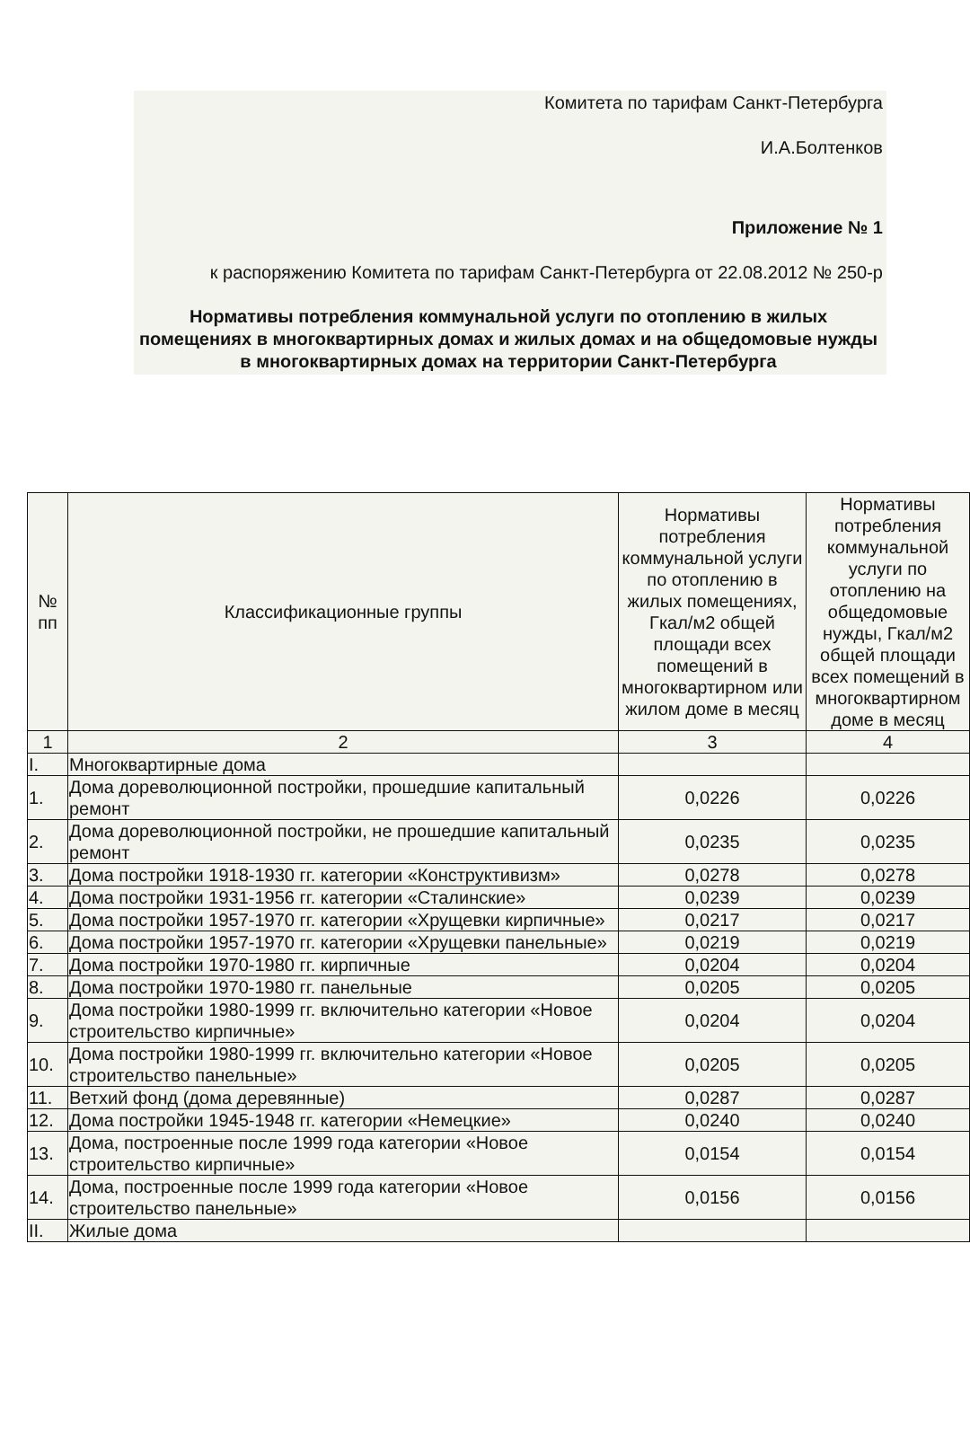Комитета по тарифам Санкт-Петербурга
И.А.Болтенков
Приложение № 1
к распоряжению Комитета по тарифам Санкт-Петербурга от 22.08.2012 № 250-р
Нормативы потребления коммунальной услуги по отоплению в жилых помещениях в многоквартирных домах и жилых домах и на общедомовые нужды в многоквартирных домах на территории Санкт-Петербурга
| № пп | Классификационные группы | Нормативы потребления коммунальной услуги по отоплению в жилых помещениях, Гкал/м2 общей площади всех помещений в многоквартирном или жилом доме в месяц | Нормативы потребления коммунальной услуги по отоплению на общедомовые нужды, Гкал/м2 общей площади всех помещений в многоквартирном доме в месяц |
| --- | --- | --- | --- |
| 1 | 2 | 3 | 4 |
| I. | Многоквартирные дома | | |
| 1. | Дома дореволюционной постройки, прошедшие капитальный ремонт | 0,0226 | 0,0226 |
| 2. | Дома дореволюционной постройки, не прошедшие капитальный ремонт | 0,0235 | 0,0235 |
| 3. | Дома постройки 1918-1930 гг. категории «Конструктивизм» | 0,0278 | 0,0278 |
| 4. | Дома постройки 1931-1956 гг. категории «Сталинские» | 0,0239 | 0,0239 |
| 5. | Дома постройки 1957-1970 гг. категории «Хрущевки кирпичные» | 0,0217 | 0,0217 |
| 6. | Дома постройки 1957-1970 гг. категории «Хрущевки панельные» | 0,0219 | 0,0219 |
| 7. | Дома постройки 1970-1980 гг. кирпичные | 0,0204 | 0,0204 |
| 8. | Дома постройки 1970-1980 гг. панельные | 0,0205 | 0,0205 |
| 9. | Дома постройки 1980-1999 гг. включительно категории «Новое строительство кирпичные» | 0,0204 | 0,0204 |
| 10. | Дома постройки 1980-1999 гг. включительно категории «Новое строительство панельные» | 0,0205 | 0,0205 |
| 11. | Ветхий фонд (дома деревянные) | 0,0287 | 0,0287 |
| 12. | Дома постройки 1945-1948 гг. категории «Немецкие» | 0,0240 | 0,0240 |
| 13. | Дома, построенные после 1999 года категории «Новое строительство кирпичные» | 0,0154 | 0,0154 |
| 14. | Дома, построенные после 1999 года категории «Новое строительство панельные» | 0,0156 | 0,0156 |
| II. | Жилые дома | | |